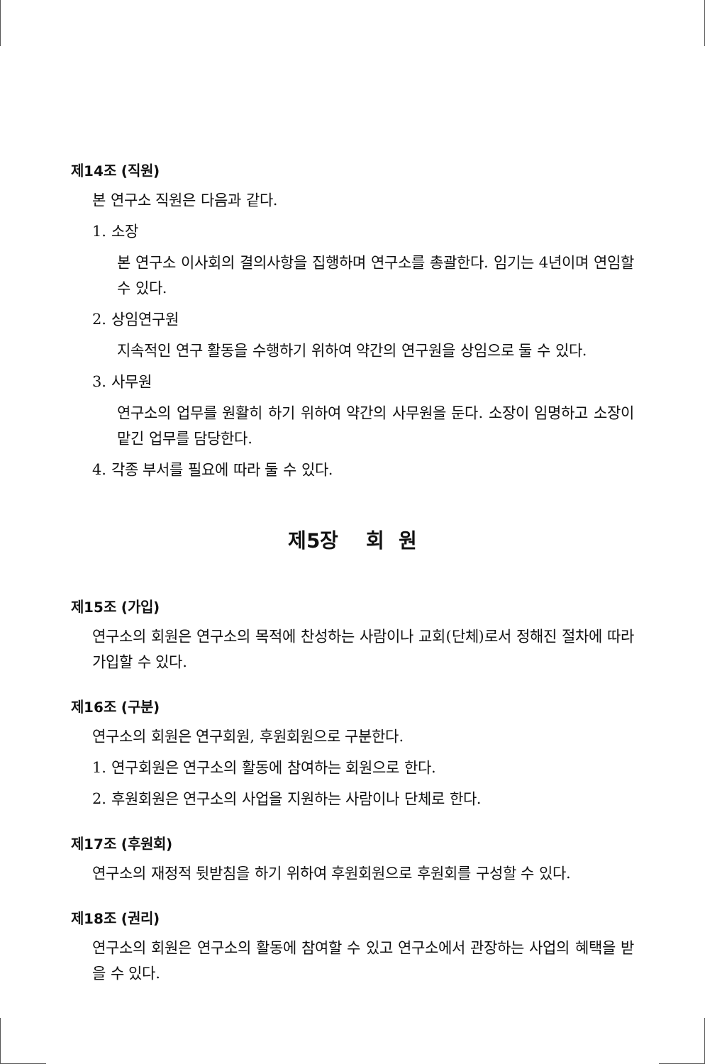제14조 (직원)
본 연구소 직원은 다음과 같다.
1. 소장
본 연구소 이사회의 결의사항을 집행하며 연구소를 총괄한다. 임기는 4년이며 연임할 수 있다.
2. 상임연구원
지속적인 연구 활동을 수행하기 위하여 약간의 연구원을 상임으로 둘 수 있다.
3. 사무원
연구소의 업무를 원활히 하기 위하여 약간의 사무원을 둔다. 소장이 임명하고 소장이 맡긴 업무를 담당한다.
4. 각종 부서를 필요에 따라 둘 수 있다.
제5장 회 원
제15조 (가입)
연구소의 회원은 연구소의 목적에 찬성하는 사람이나 교회(단체)로서 정해진 절차에 따라 가입할 수 있다.
제16조 (구분)
연구소의 회원은 연구회원, 후원회원으로 구분한다.
1. 연구회원은 연구소의 활동에 참여하는 회원으로 한다.
2. 후원회원은 연구소의 사업을 지원하는 사람이나 단체로 한다.
제17조 (후원회)
연구소의 재정적 뒷받침을 하기 위하여 후원회원으로 후원회를 구성할 수 있다.
제18조 (권리)
연구소의 회원은 연구소의 활동에 참여할 수 있고 연구소에서 관장하는 사업의 혜택을 받을 수 있다.